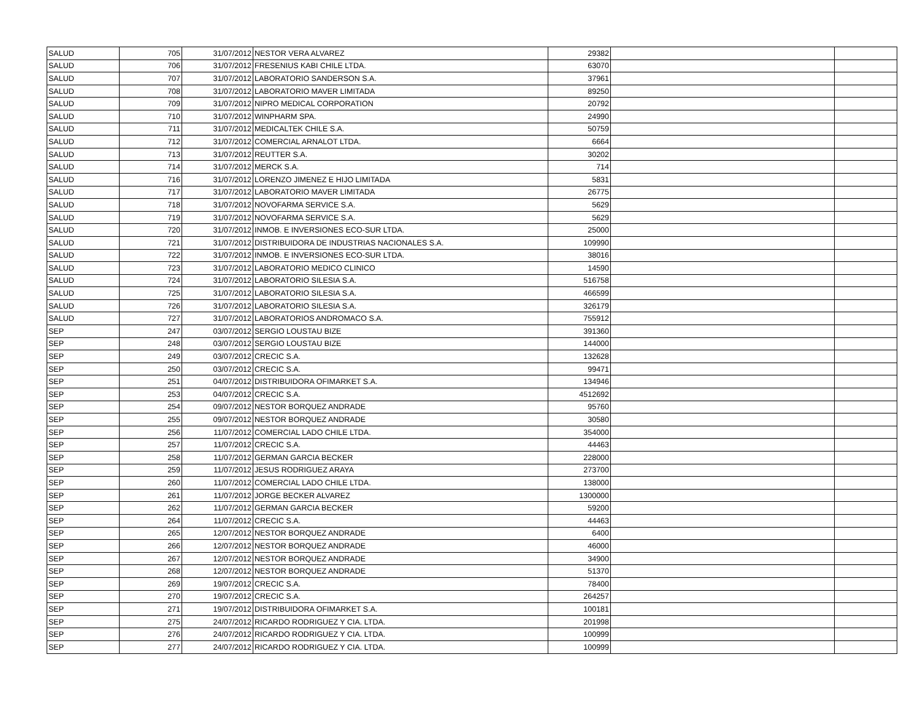| SALUD | 705 | 31/07/2012 | NESTOR VERA ALVAREZ | 29382 | | |
| SALUD | 706 | 31/07/2012 | FRESENIUS KABI CHILE LTDA. | 63070 | | |
| SALUD | 707 | 31/07/2012 | LABORATORIO SANDERSON S.A. | 37961 | | |
| SALUD | 708 | 31/07/2012 | LABORATORIO MAVER LIMITADA | 89250 | | |
| SALUD | 709 | 31/07/2012 | NIPRO MEDICAL CORPORATION | 20792 | | |
| SALUD | 710 | 31/07/2012 | WINPHARM SPA. | 24990 | | |
| SALUD | 711 | 31/07/2012 | MEDICALTEK CHILE S.A. | 50759 | | |
| SALUD | 712 | 31/07/2012 | COMERCIAL ARNALOT LTDA. | 6664 | | |
| SALUD | 713 | 31/07/2012 | REUTTER S.A. | 30202 | | |
| SALUD | 714 | 31/07/2012 | MERCK S.A. | 714 | | |
| SALUD | 716 | 31/07/2012 | LORENZO JIMENEZ E HIJO LIMITADA | 5831 | | |
| SALUD | 717 | 31/07/2012 | LABORATORIO MAVER LIMITADA | 26775 | | |
| SALUD | 718 | 31/07/2012 | NOVOFARMA SERVICE S.A. | 5629 | | |
| SALUD | 719 | 31/07/2012 | NOVOFARMA SERVICE S.A. | 5629 | | |
| SALUD | 720 | 31/07/2012 | INMOB. E INVERSIONES ECO-SUR LTDA. | 25000 | | |
| SALUD | 721 | 31/07/2012 | DISTRIBUIDORA DE INDUSTRIAS NACIONALES S.A. | 109990 | | |
| SALUD | 722 | 31/07/2012 | INMOB. E INVERSIONES ECO-SUR LTDA. | 38016 | | |
| SALUD | 723 | 31/07/2012 | LABORATORIO MEDICO CLINICO | 14590 | | |
| SALUD | 724 | 31/07/2012 | LABORATORIO SILESIA S.A. | 516758 | | |
| SALUD | 725 | 31/07/2012 | LABORATORIO SILESIA S.A. | 466599 | | |
| SALUD | 726 | 31/07/2012 | LABORATORIO SILESIA S.A. | 326179 | | |
| SALUD | 727 | 31/07/2012 | LABORATORIOS ANDROMACO S.A. | 755912 | | |
| SEP | 247 | 03/07/2012 | SERGIO LOUSTAU BIZE | 391360 | | |
| SEP | 248 | 03/07/2012 | SERGIO LOUSTAU BIZE | 144000 | | |
| SEP | 249 | 03/07/2012 | CRECIC S.A. | 132628 | | |
| SEP | 250 | 03/07/2012 | CRECIC S.A. | 99471 | | |
| SEP | 251 | 04/07/2012 | DISTRIBUIDORA OFIMARKET S.A. | 134946 | | |
| SEP | 253 | 04/07/2012 | CRECIC S.A. | 4512692 | | |
| SEP | 254 | 09/07/2012 | NESTOR BORQUEZ ANDRADE | 95760 | | |
| SEP | 255 | 09/07/2012 | NESTOR BORQUEZ ANDRADE | 30580 | | |
| SEP | 256 | 11/07/2012 | COMERCIAL LADO CHILE LTDA. | 354000 | | |
| SEP | 257 | 11/07/2012 | CRECIC S.A. | 44463 | | |
| SEP | 258 | 11/07/2012 | GERMAN GARCIA BECKER | 228000 | | |
| SEP | 259 | 11/07/2012 | JESUS RODRIGUEZ ARAYA | 273700 | | |
| SEP | 260 | 11/07/2012 | COMERCIAL LADO CHILE LTDA. | 138000 | | |
| SEP | 261 | 11/07/2012 | JORGE BECKER ALVAREZ | 1300000 | | |
| SEP | 262 | 11/07/2012 | GERMAN GARCIA BECKER | 59200 | | |
| SEP | 264 | 11/07/2012 | CRECIC S.A. | 44463 | | |
| SEP | 265 | 12/07/2012 | NESTOR BORQUEZ ANDRADE | 6400 | | |
| SEP | 266 | 12/07/2012 | NESTOR BORQUEZ ANDRADE | 46000 | | |
| SEP | 267 | 12/07/2012 | NESTOR BORQUEZ ANDRADE | 34900 | | |
| SEP | 268 | 12/07/2012 | NESTOR BORQUEZ ANDRADE | 51370 | | |
| SEP | 269 | 19/07/2012 | CRECIC S.A. | 78400 | | |
| SEP | 270 | 19/07/2012 | CRECIC S.A. | 264257 | | |
| SEP | 271 | 19/07/2012 | DISTRIBUIDORA OFIMARKET S.A. | 100181 | | |
| SEP | 275 | 24/07/2012 | RICARDO RODRIGUEZ Y CIA. LTDA. | 201998 | | |
| SEP | 276 | 24/07/2012 | RICARDO RODRIGUEZ Y CIA. LTDA. | 100999 | | |
| SEP | 277 | 24/07/2012 | RICARDO RODRIGUEZ Y CIA. LTDA. | 100999 | | |